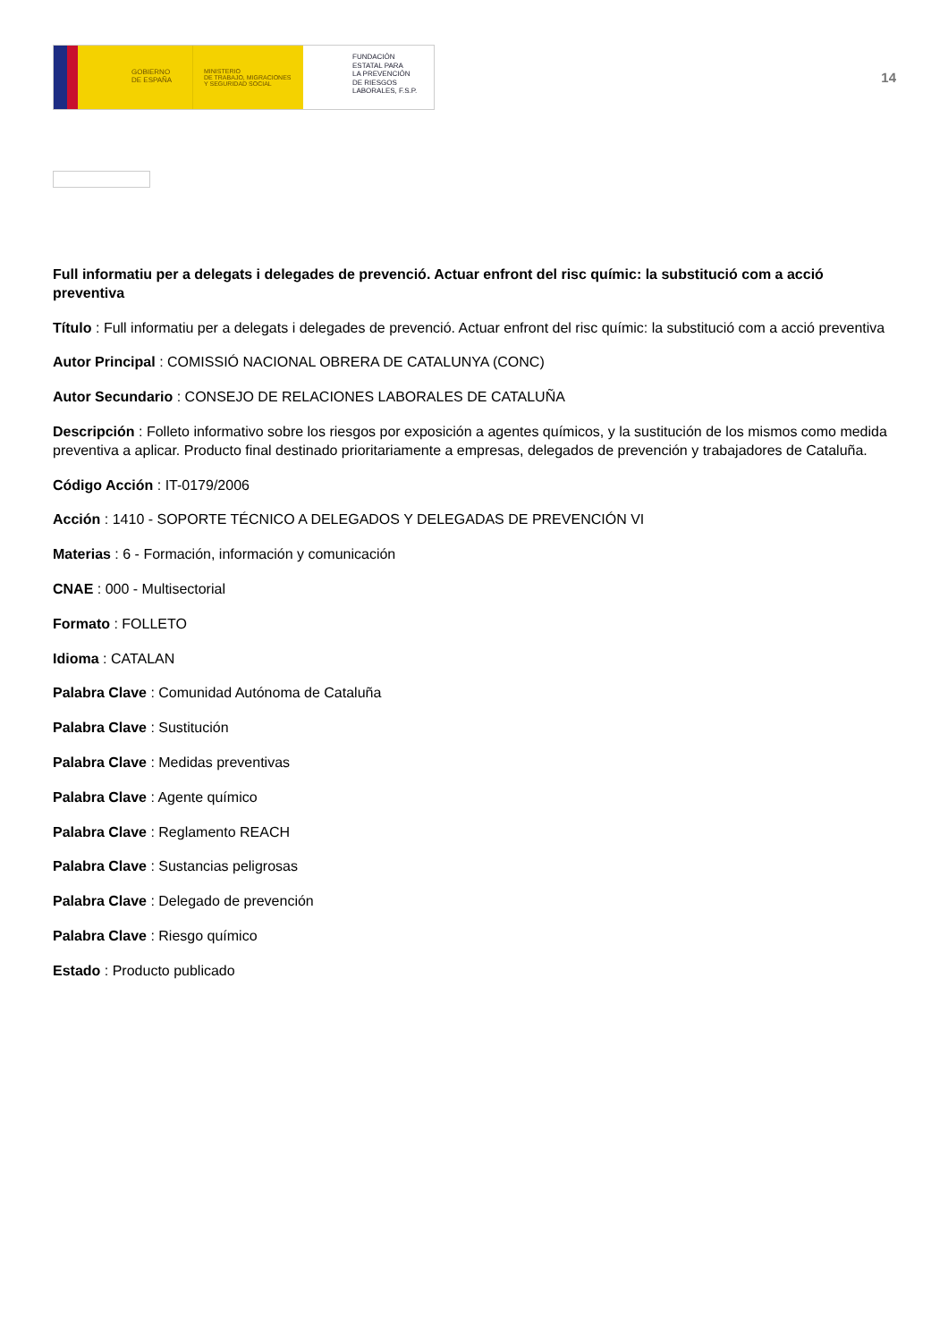GOBIERNO
DE ESPAÑA
MINISTERIO
DE TRABAJO, MIGRACIONES
Y SEGURIDAD SOCIAL
FUNDACIÓN
ESTATAL PARA
LA PREVENCIÓN
DE RIESGOS
LABORALES, F.S.P.
14
Full informatiu per a delegats i delegades de prevenció. Actuar enfront del risc químic: la substitució com a acció preventiva
Título : Full informatiu per a delegats i delegades de prevenció. Actuar enfront del risc químic: la substitució com a acció preventiva
Autor Principal : COMISSIÓ NACIONAL OBRERA DE CATALUNYA (CONC)
Autor Secundario : CONSEJO DE RELACIONES LABORALES DE CATALUÑA
Descripción : Folleto informativo sobre los riesgos por exposición a agentes químicos, y la sustitución de los mismos como medida preventiva a aplicar. Producto final destinado prioritariamente a empresas, delegados de prevención y trabajadores de Cataluña.
Código Acción : IT-0179/2006
Acción : 1410 - SOPORTE TÉCNICO A DELEGADOS Y DELEGADAS DE PREVENCIÓN VI
Materias : 6 - Formación, información y comunicación
CNAE : 000 - Multisectorial
Formato : FOLLETO
Idioma : CATALAN
Palabra Clave : Comunidad Autónoma de Cataluña
Palabra Clave : Sustitución
Palabra Clave : Medidas preventivas
Palabra Clave : Agente químico
Palabra Clave : Reglamento REACH
Palabra Clave : Sustancias peligrosas
Palabra Clave : Delegado de prevención
Palabra Clave : Riesgo químico
Estado : Producto publicado